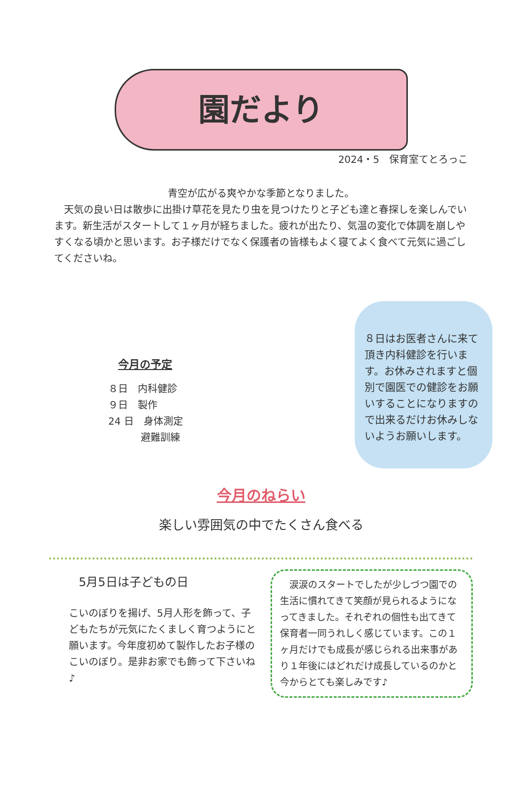園だより
2024・5　保育室てとろっこ
青空が広がる爽やかな季節となりました。
　天気の良い日は散歩に出掛け草花を見たり虫を見つけたりと子ども達と春探しを楽しんでいます。新生活がスタートして１ヶ月が経ちました。疲れが出たり、気温の変化で体調を崩しやすくなる頃かと思います。お子様だけでなく保護者の皆様もよく寝てよく食べて元気に過ごしてくださいね。
今月の予定
８日　内科健診
９日　製作
24 日　身体測定
　　　 避難訓練
８日はお医者さんに来て頂き内科健診を行います。お休みされますと個別で園医での健診をお願いすることになりますので出来るだけお休みしないようお願いします。
今月のねらい
楽しい雰囲気の中でたくさん食べる
5月5日は子どもの日
こいのぼりを揚げ、5月人形を飾って、子どもたちが元気にたくましく育つようにと願います。今年度初めて製作したお子様のこいのぼり。是非お家でも飾って下さいね♪
　涙涙のスタートでしたが少しづつ園での生活に慣れてきて笑顔が見られるようになってきました。それぞれの個性も出てきて保育者一同うれしく感じています。この１ヶ月だけでも成長が感じられる出来事があり１年後にはどれだけ成長しているのかと今からとても楽しみです♪